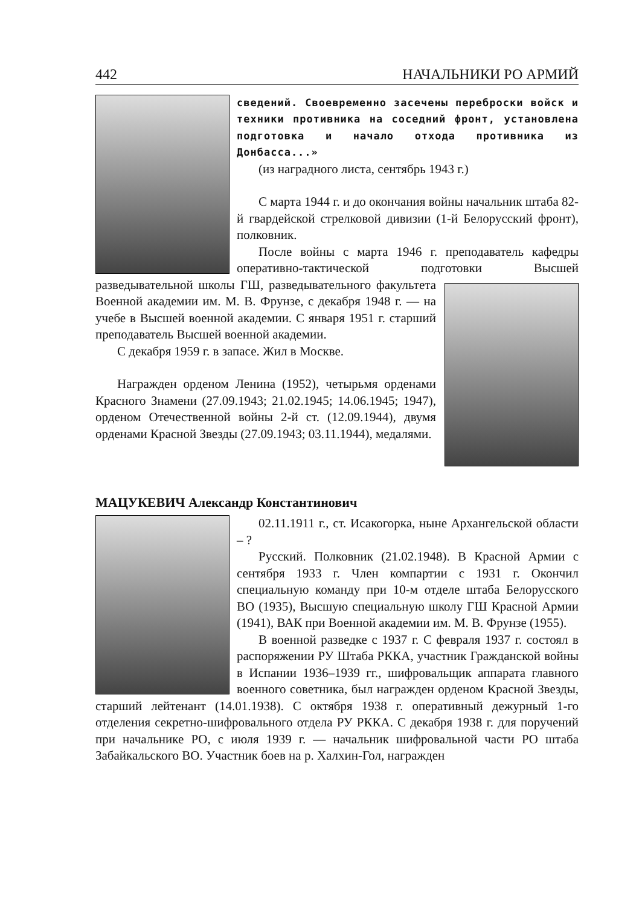442 НАЧАЛЬНИКИ РО АРМИЙ
сведений. Своевременно засечены переброски войск и техники противника на соседний фронт, установлена подготовка и начало отхода противника из Донбасса...»
(из наградного листа, сентябрь 1943 г.)
С марта 1944 г. и до окончания войны начальник штаба 82-й гвардейской стрелковой дивизии (1-й Белорусский фронт), полковник.
После войны с марта 1946 г. преподаватель кафедры оперативно-тактической подготовки Высшей разведывательной школы ГШ, разведывательного факультета Военной академии им. М. В. Фрунзе, с декабря 1948 г. — на учебе в Высшей военной академии. С января 1951 г. старший преподаватель Высшей военной академии.
С декабря 1959 г. в запасе. Жил в Москве.
Награжден орденом Ленина (1952), четырьмя орденами Красного Знамени (27.09.1943; 21.02.1945; 14.06.1945; 1947), орденом Отечественной войны 2-й ст. (12.09.1944), двумя орденами Красной Звезды (27.09.1943; 03.11.1944), медалями.
МАЦУКЕВИЧ Александр Константинович
02.11.1911 г., ст. Исакогорка, ныне Архангельской области – ?
Русский. Полковник (21.02.1948). В Красной Армии с сентября 1933 г. Член компартии с 1931 г. Окончил специальную команду при 10-м отделе штаба Белорусского ВО (1935), Высшую специальную школу ГШ Красной Армии (1941), ВАК при Военной академии им. М. В. Фрунзе (1955).
В военной разведке с 1937 г. С февраля 1937 г. состоял в распоряжении РУ Штаба РККА, участник Гражданской войны в Испании 1936–1939 гг., шифровальщик аппарата главного военного советника, был награжден орденом Красной Звезды, старший лейтенант (14.01.1938). С октября 1938 г. оперативный дежурный 1-го отделения секретно-шифровального отдела РУ РККА. С декабря 1938 г. для поручений при начальнике РО, с июля 1939 г. — начальник шифровальной части РО штаба Забайкальского ВО. Участник боев на р. Халхин-Гол, награжден